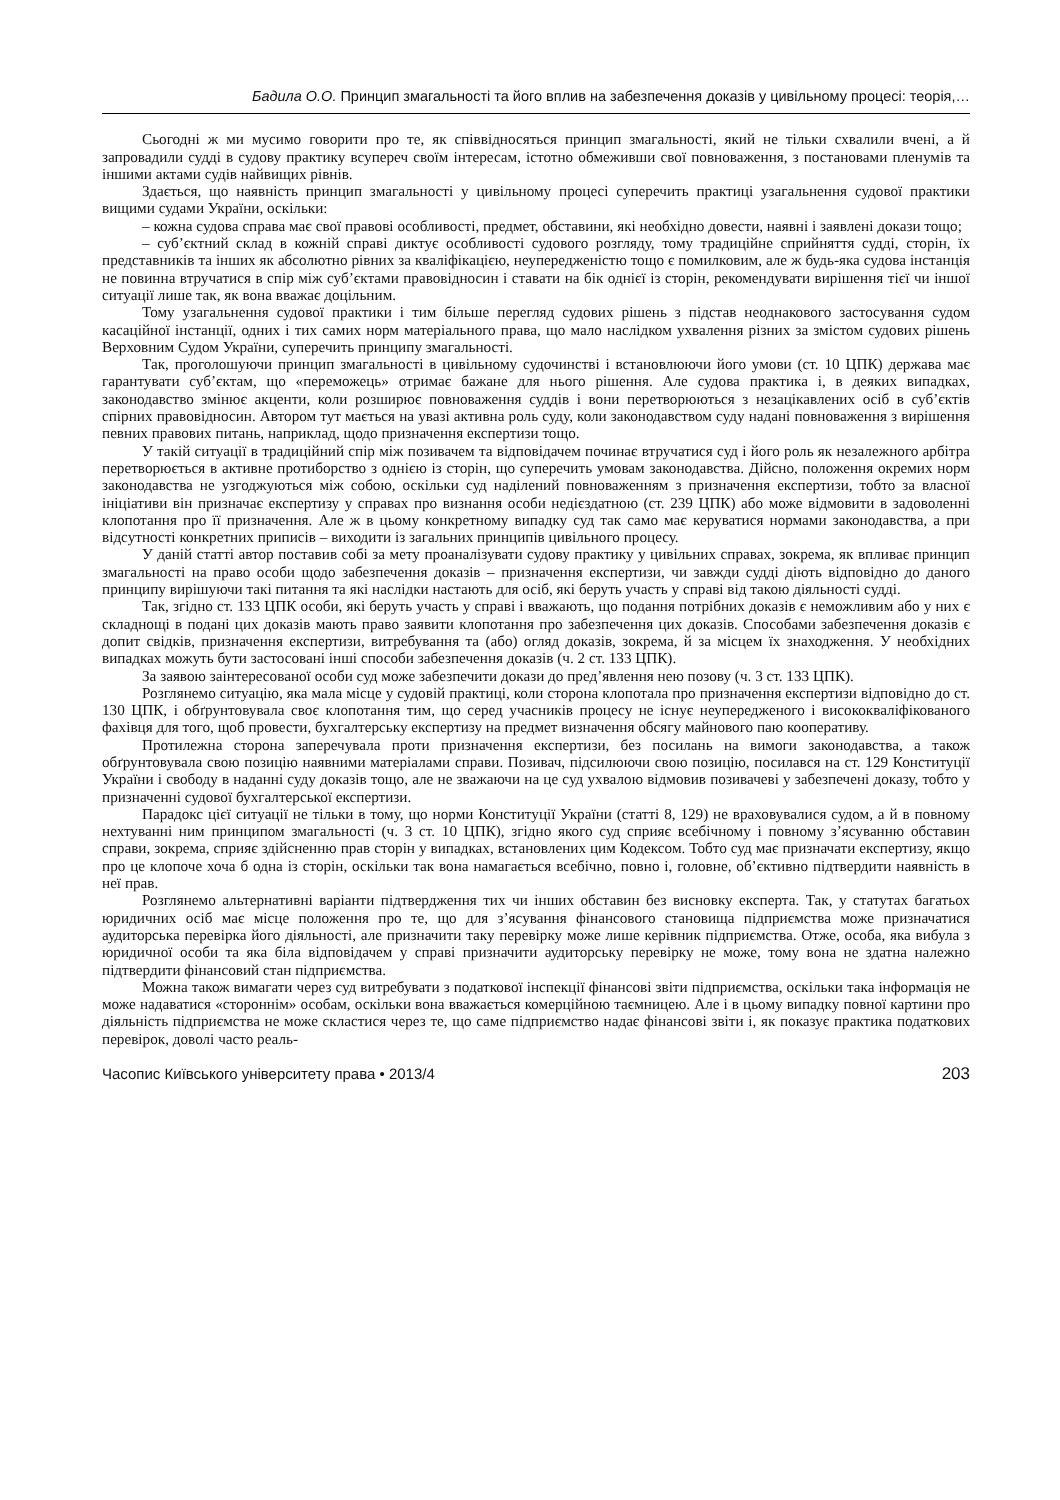Бадила О.О. Принцип змагальності та його вплив на забезпечення доказів у цивільному процесі: теорія,…
Сьогодні ж ми мусимо говорити про те, як співвідносяться принцип змагальності, який не тільки схвалили вчені, а й запровадили судді в судову практику всупереч своїм інтересам, істотно обмеживши свої повноваження, з постановами пленумів та іншими актами судів найвищих рівнів.
Здається, що наявність принцип змагальності у цивільному процесі суперечить практиці узагальнення судової практики вищими судами України, оскільки:
– кожна судова справа має свої правові особливості, предмет, обставини, які необхідно довести, наявні і заявлені докази тощо;
– суб’єктний склад в кожній справі диктує особливості судового розгляду, тому традиційне сприйняття судді, сторін, їх представників та інших як абсолютно рівних за кваліфікацією, неупередженістю тощо є помилковим, але ж будь-яка судова інстанція не повинна втручатися в спір між суб’єктами правовідносин і ставати на бік однієї із сторін, рекомендувати вирішення тієї чи іншої ситуації лише так, як вона вважає доцільним.
Тому узагальнення судової практики і тим більше перегляд судових рішень з підстав неоднакового застосування судом касаційної інстанції, одних і тих самих норм матеріального права, що мало наслідком ухвалення різних за змістом судових рішень Верховним Судом України, суперечить принципу змагальності.
Так, проголошуючи принцип змагальності в цивільному судочинстві і встановлюючи його умови (ст. 10 ЦПК) держава має гарантувати суб’єктам, що «переможець» отримає бажане для нього рішення. Але судова практика і, в деяких випадках, законодавство змінює акценти, коли розширює повноваження суддів і вони перетворюються з незацікавлених осіб в суб’єктів спірних правовідносин. Автором тут мається на увазі активна роль суду, коли законодавством суду надані повноваження з вирішення певних правових питань, наприклад, щодо призначення експертизи тощо.
У такій ситуації в традиційний спір між позивачем та відповідачем починає втручатися суд і його роль як незалежного арбітра перетворюється в активне протиборство з однією із сторін, що суперечить умовам законодавства. Дійсно, положення окремих норм законодавства не узгоджуються між собою, оскільки суд наділений повноваженням з призначення експертизи, тобто за власної ініціативи він призначає експертизу у справах про визнання особи недієздатною (ст. 239 ЦПК) або може відмовити в задоволенні клопотання про її призначення. Але ж в цьому конкретному випадку суд так само має керуватися нормами законодавства, а при відсутності конкретних приписів – виходити із загальних принципів цивільного процесу.
У даній статті автор поставив собі за мету проаналізувати судову практику у цивільних справах, зокрема, як впливає принцип змагальності на право особи щодо забезпечення доказів – призначення експертизи, чи завжди судді діють відповідно до даного принципу вирішуючи такі питання та які наслідки настають для осіб, які беруть участь у справі від такою діяльності судді.
Так, згідно ст. 133 ЦПК особи, які беруть участь у справі і вважають, що подання потрібних доказів є неможливим або у них є складнощі в подані цих доказів мають право заявити клопотання про забезпечення цих доказів. Способами забезпечення доказів є допит свідків, призначення експертизи, витребування та (або) огляд доказів, зокрема, й за місцем їх знаходження. У необхідних випадках можуть бути застосовані інші способи забезпечення доказів (ч. 2 ст. 133 ЦПК).
За заявою заінтересованої особи суд може забезпечити докази до пред’явлення нею позову (ч. 3 ст. 133 ЦПК).
Розглянемо ситуацію, яка мала місце у судовій практиці, коли сторона клопотала про призначення експертизи відповідно до ст. 130 ЦПК, і обґрунтовувала своє клопотання тим, що серед учасників процесу не існує неупередженого і висококваліфікованого фахівця для того, щоб провести, бухгалтерську експертизу на предмет визначення обсягу майнового паю кооперативу.
Протилежна сторона заперечувала проти призначення експертизи, без посилань на вимоги законодавства, а також обґрунтовувала свою позицію наявними матеріалами справи. Позивач, підсилюючи свою позицію, посилався на ст. 129 Конституції України і свободу в наданні суду доказів тощо, але не зважаючи на це суд ухвалою відмовив позивачеві у забезпечені доказу, тобто у призначенні судової бухгалтерської експертизи.
Парадокс цієї ситуації не тільки в тому, що норми Конституції України (статті 8, 129) не враховувалися судом, а й в повному нехтуванні ним принципом змагальності (ч. 3 ст. 10 ЦПК), згідно якого суд сприяє всебічному і повному з’ясуванню обставин справи, зокрема, сприяє здійсненню прав сторін у випадках, встановлених цим Кодексом. Тобто суд має призначати експертизу, якщо про це клопоче хоча б одна із сторін, оскільки так вона намагається всебічно, повно і, головне, об’єктивно підтвердити наявність в неї прав.
Розглянемо альтернативні варіанти підтвердження тих чи інших обставин без висновку експерта. Так, у статутах багатьох юридичних осіб має місце положення про те, що для з’ясування фінансового становища підприємства може призначатися аудиторська перевірка його діяльності, але призначити таку перевірку може лише керівник підприємства. Отже, особа, яка вибула з юридичної особи та яка біла відповідачем у справі призначити аудиторську перевірку не може, тому вона не здатна належно підтвердити фінансовий стан підприємства.
Можна також вимагати через суд витребувати з податкової інспекції фінансові звіти підприємства, оскільки така інформація не може надаватися «стороннім» особам, оскільки вона вважається комерційною таємницею. Але і в цьому випадку повної картини про діяльність підприємства не може скластися через те, що саме підприємство надає фінансові звіти і, як показує практика податкових перевірок, доволі часто реаль-
Часопис Київського університету права • 2013/4 203